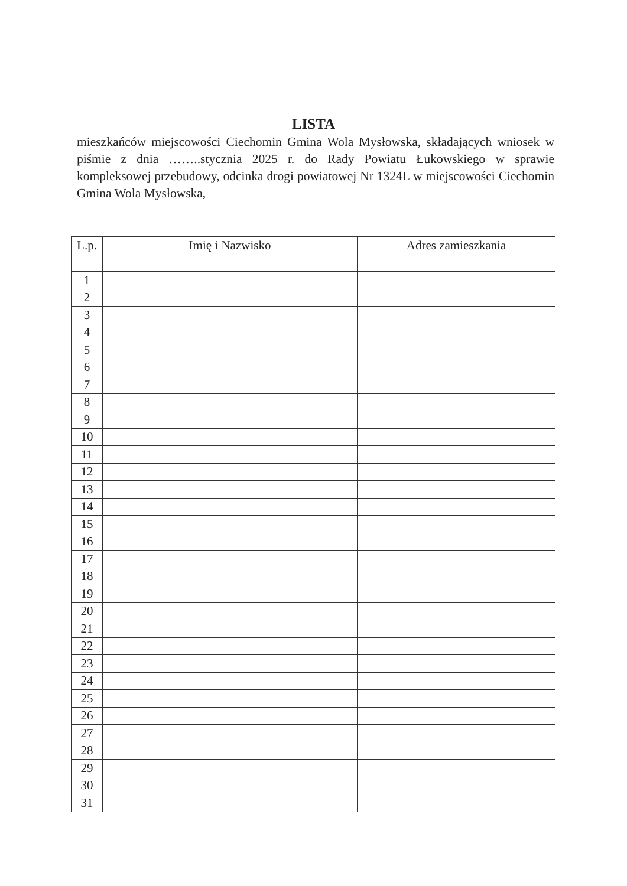LISTA
mieszkańców miejscowości Ciechomin Gmina Wola Mysłowska, składających wniosek w piśmie z dnia ……..stycznia 2025 r. do Rady Powiatu Łukowskiego w sprawie kompleksowej przebudowy, odcinka drogi powiatowej Nr 1324L w miejscowości Ciechomin Gmina Wola Mysłowska,
| L.p. | Imię i Nazwisko | Adres zamieszkania |
| --- | --- | --- |
| 1 | | |
| 2 | | |
| 3 | | |
| 4 | | |
| 5 | | |
| 6 | | |
| 7 | | |
| 8 | | |
| 9 | | |
| 10 | | |
| 11 | | |
| 12 | | |
| 13 | | |
| 14 | | |
| 15 | | |
| 16 | | |
| 17 | | |
| 18 | | |
| 19 | | |
| 20 | | |
| 21 | | |
| 22 | | |
| 23 | | |
| 24 | | |
| 25 | | |
| 26 | | |
| 27 | | |
| 28 | | |
| 29 | | |
| 30 | | |
| 31 | | |